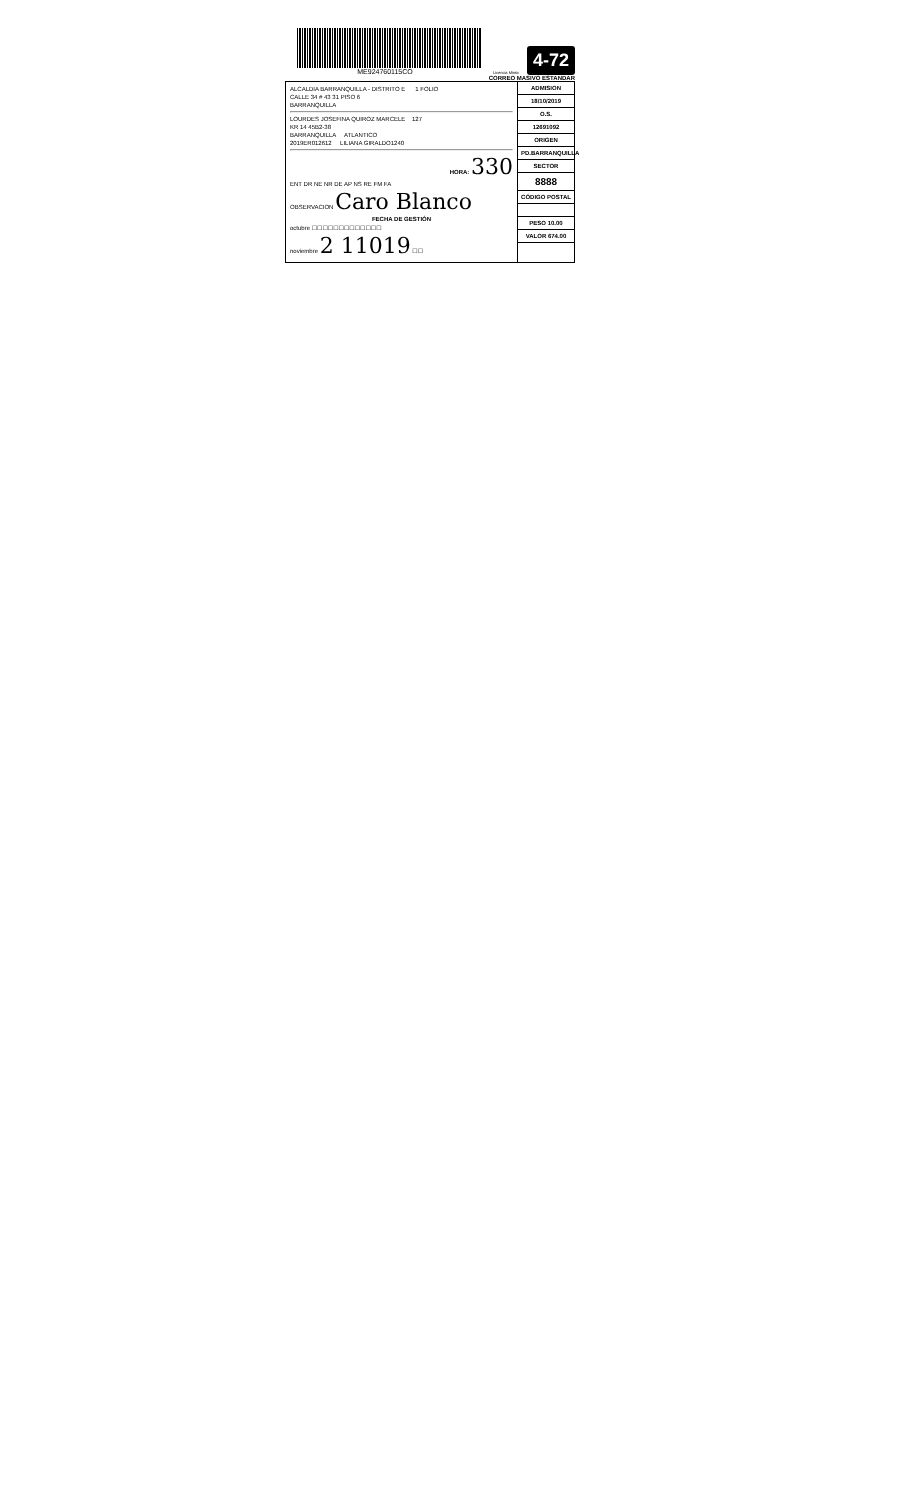ME924760115CO
Licencia Mintic
4-72
CORREO MASIVO ESTANDAR
ALCALDIA BARRANQUILLA - DISTRITO E 1 FOLIO
CALLE 34 # 43 31 PISO 6
BARRANQUILLA
LOURDES JOSEFINA QUIROZ MARCELE 127
KR 14 45B2-38
BARRANQUILLA ATLANTICO
2019ER012612 LILIANA GIRALDO1240
HORA: 330
ENT DR NE NR DE AP NS RE FM FA
OBSERVACION Caro Blanco
FECHA DE GESTIÓN
octubre ☐☐☐☐☐☐☐☐☐☐☐☐☐
noviembre 2 11019 ☐☐
ADMISION
18/10/2019
O.S.
12691092
ORIGEN
PD.BARRANQUILLA
SECTOR
8888
CÓDIGO POSTAL
PESO 10.00
VALOR 674.00